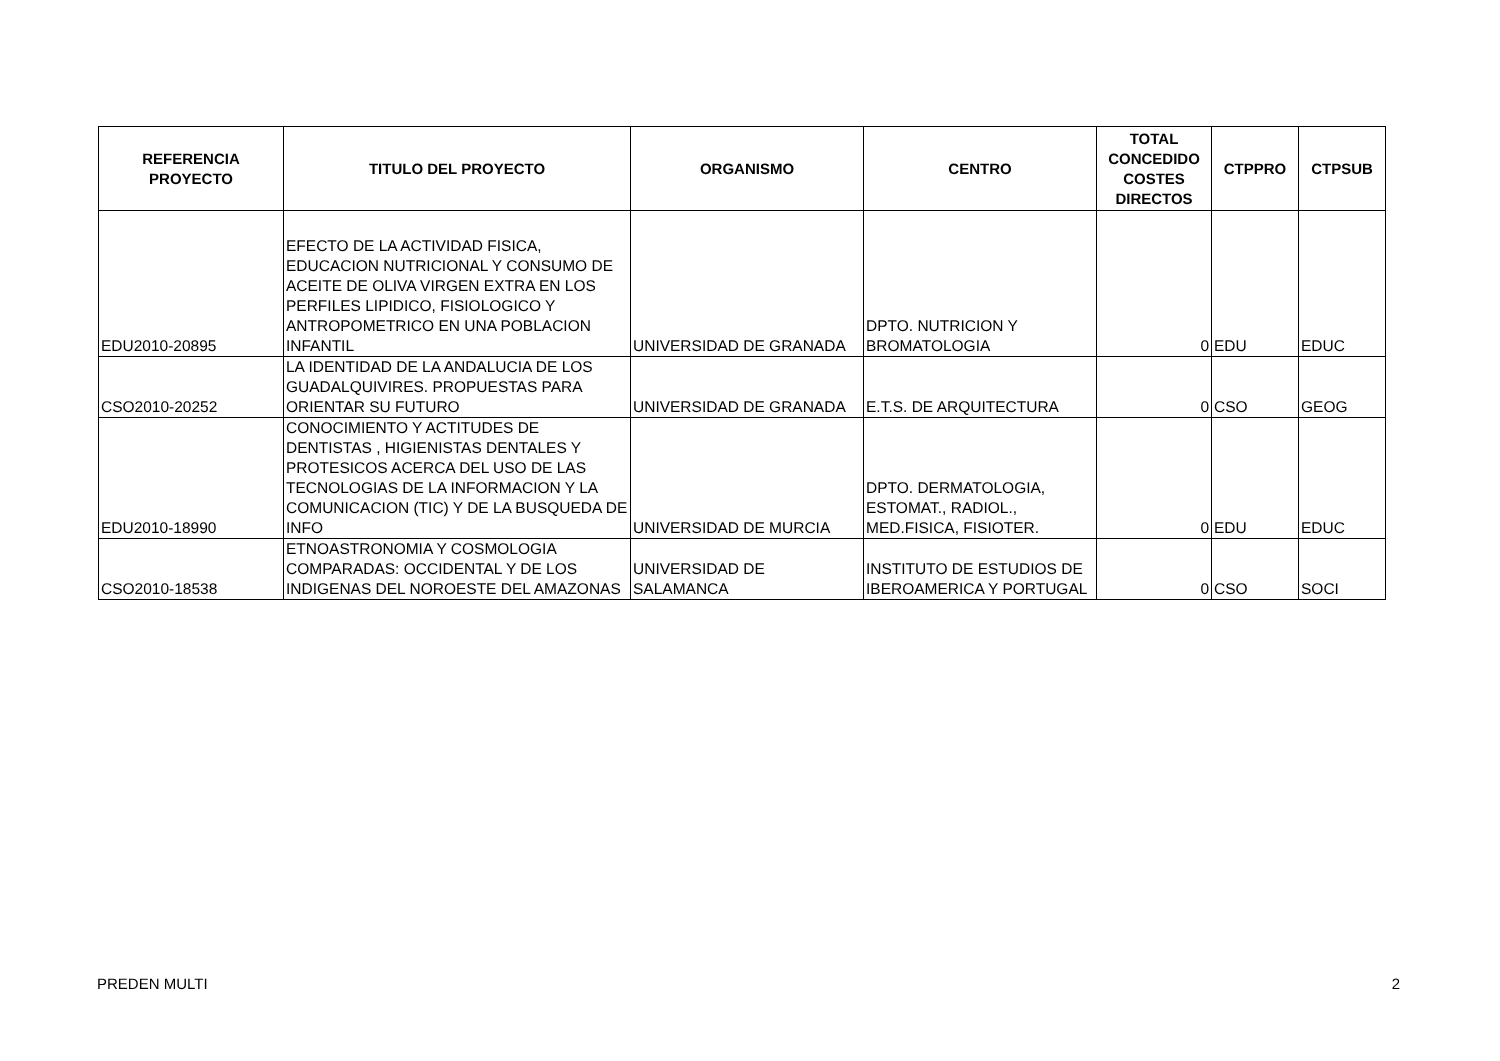| REFERENCIA PROYECTO | TITULO DEL PROYECTO | ORGANISMO | CENTRO | TOTAL CONCEDIDO COSTES DIRECTOS | CTPPRO | CTPSUB |
| --- | --- | --- | --- | --- | --- | --- |
| EDU2010-20895 | EFECTO DE LA ACTIVIDAD FISICA, EDUCACION NUTRICIONAL Y CONSUMO DE ACEITE DE OLIVA VIRGEN EXTRA EN LOS PERFILES LIPIDICO, FISIOLOGICO Y ANTROPOMETRICO EN UNA POBLACION INFANTIL | UNIVERSIDAD DE GRANADA | DPTO. NUTRICION Y BROMATOLOGIA | 0 | EDU | EDUC |
| CSO2010-20252 | LA IDENTIDAD DE LA ANDALUCIA DE LOS GUADALQUIVIRES. PROPUESTAS PARA ORIENTAR SU FUTURO | UNIVERSIDAD DE GRANADA | E.T.S. DE ARQUITECTURA | 0 | CSO | GEOG |
| EDU2010-18990 | CONOCIMIENTO Y ACTITUDES DE DENTISTAS , HIGIENISTAS DENTALES Y PROTESICOS ACERCA DEL USO DE LAS TECNOLOGIAS DE LA INFORMACION Y LA COMUNICACION (TIC) Y DE LA BUSQUEDA DE INFO | UNIVERSIDAD DE MURCIA | DPTO. DERMATOLOGIA, ESTOMAT., RADIOL., MED.FISICA, FISIOTER. | 0 | EDU | EDUC |
| CSO2010-18538 | ETNOASTRONOMIA Y COSMOLOGIA COMPARADAS: OCCIDENTAL Y DE LOS INDIGENAS DEL NOROESTE DEL AMAZONAS | UNIVERSIDAD DE SALAMANCA | INSTITUTO DE ESTUDIOS DE IBEROAMERICA Y PORTUGAL | 0 | CSO | SOCI |
PREDEN MULTI 2